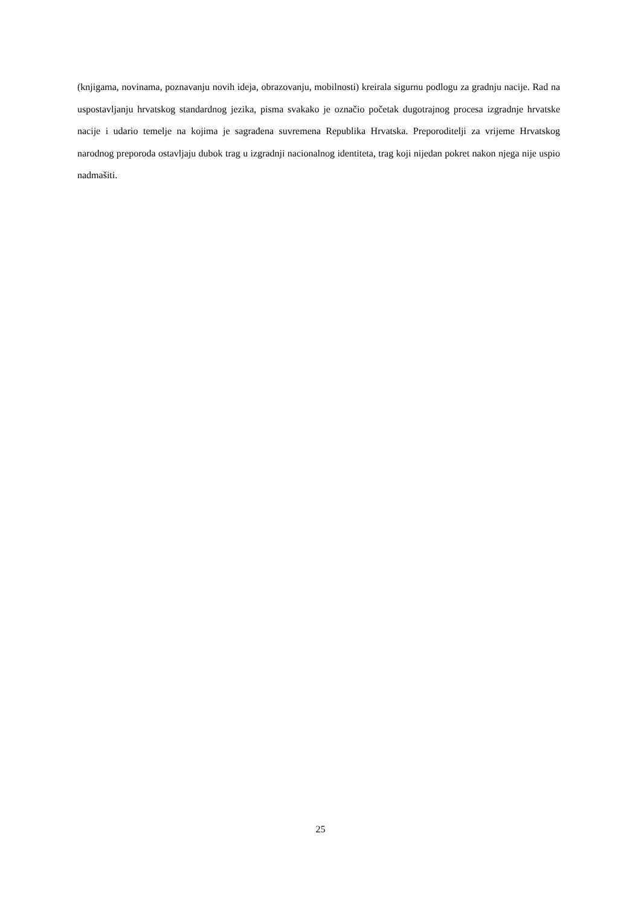(knjigama, novinama, poznavanju novih ideja, obrazovanju, mobilnosti) kreirala sigurnu podlogu za gradnju nacije. Rad na uspostavljanju hrvatskog standardnog jezika, pisma svakako je označio početak dugotrajnog procesa izgradnje hrvatske nacije i udario temelje na kojima je sagrađena suvremena Republika Hrvatska. Preporoditelji za vrijeme Hrvatskog narodnog preporoda ostavljaju dubok trag u izgradnji nacionalnog identiteta, trag koji nijedan pokret nakon njega nije uspio nadmašiti.
25